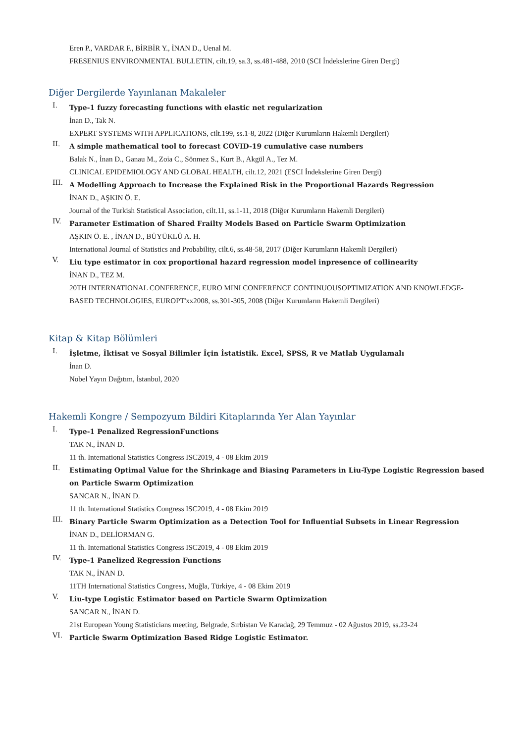Eren P., VARDAR F., BİRBİR Y., İNAN D., Uenal M.
FRESENIUS ENVIRONMENTAL BULLETIN, cilt.19, sa.3, ss.481-488, 2010 (SCI İndekslerine Giren Dergi)
Diğer Dergilerde Yayınlanan Makaleler
I.
Type-1 fuzzy forecasting functions with elastic net regularization
İnan D., Tak N.
EXPERT SYSTEMS WITH APPLICATIONS, cilt.199, ss.1-8, 2022 (Diğer Kurumların Hakemli Dergileri)
II.
A simple mathematical tool to forecast COVID-19 cumulative case numbers
Balak N., İnan D., Ganau M., Zoia C., Sönmez S., Kurt B., Akgül A., Tez M.
CLINICAL EPIDEMIOLOGY AND GLOBAL HEALTH, cilt.12, 2021 (ESCI İndekslerine Giren Dergi)
III.
A Modelling Approach to Increase the Explained Risk in the Proportional Hazards Regression
İNAN D., AŞKIN Ö. E.
Journal of the Turkish Statistical Association, cilt.11, ss.1-11, 2018 (Diğer Kurumların Hakemli Dergileri)
IV.
Parameter Estimation of Shared Frailty Models Based on Particle Swarm Optimization
AŞKIN Ö. E. , İNAN D., BÜYÜKLÜ A. H.
International Journal of Statistics and Probability, cilt.6, ss.48-58, 2017 (Diğer Kurumların Hakemli Dergileri)
V.
Liu type estimator in cox proportional hazard regression model inpresence of collinearity
İNAN D., TEZ M.
20TH INTERNATIONAL CONFERENCE, EURO MINI CONFERENCE CONTINUOUSOPTIMIZATION AND KNOWLEDGE-BASED TECHNOLOGIES, EUROPT'xx2008, ss.301-305, 2008 (Diğer Kurumların Hakemli Dergileri)
Kitap & Kitap Bölümleri
I.
İşletme, İktisat ve Sosyal Bilimler İçin İstatistik. Excel, SPSS, R ve Matlab Uygulamalı
İnan D.
Nobel Yayın Dağıtım, İstanbul, 2020
Hakemli Kongre / Sempozyum Bildiri Kitaplarında Yer Alan Yayınlar
I.
Type-1 Penalized RegressionFunctions
TAK N., İNAN D.
11 th. International Statistics Congress ISC2019, 4 - 08 Ekim 2019
II.
Estimating Optimal Value for the Shrinkage and Biasing Parameters in Liu-Type Logistic Regression based on Particle Swarm Optimization
SANCAR N., İNAN D.
11 th. International Statistics Congress ISC2019, 4 - 08 Ekim 2019
III.
Binary Particle Swarm Optimization as a Detection Tool for Influential Subsets in Linear Regression
İNAN D., DELİORMAN G.
11 th. International Statistics Congress ISC2019, 4 - 08 Ekim 2019
IV.
Type-1 Panelized Regression Functions
TAK N., İNAN D.
11TH International Statistics Congress, Muğla, Türkiye, 4 - 08 Ekim 2019
V.
Liu-type Logistic Estimator based on Particle Swarm Optimization
SANCAR N., İNAN D.
21st European Young Statisticians meeting, Belgrade, Sırbistan Ve Karadağ, 29 Temmuz - 02 Ağustos 2019, ss.23-24
VI.
Particle Swarm Optimization Based Ridge Logistic Estimator.